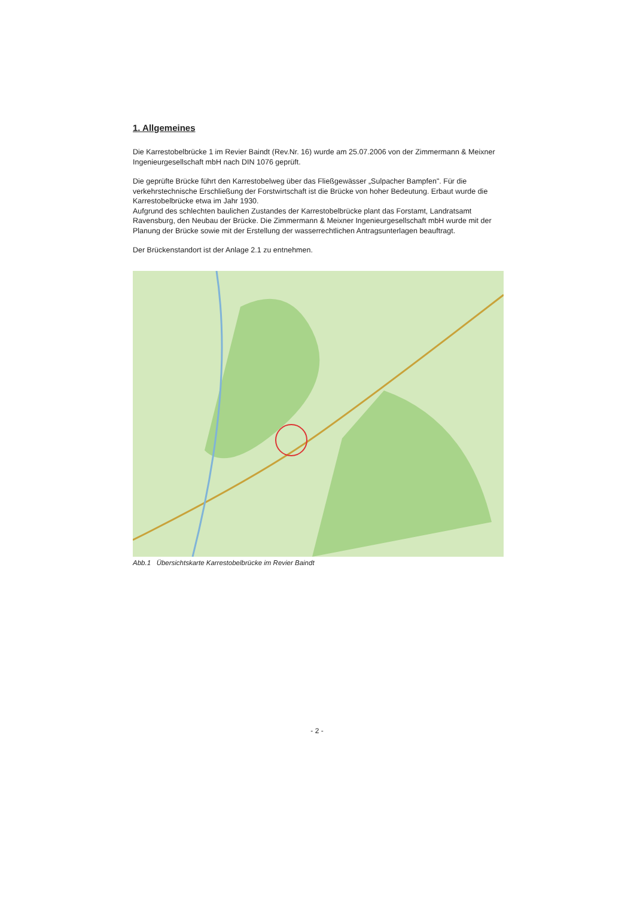1. Allgemeines
Die Karrestobelbrücke 1 im Revier Baindt (Rev.Nr. 16) wurde am 25.07.2006 von der Zimmermann & Meixner Ingenieurgesellschaft mbH nach DIN 1076 geprüft.
Die geprüfte Brücke führt den Karrestobelweg über das Fließgewässer „Sulpacher Bampfen". Für die verkehrstechnische Erschließung der Forstwirtschaft ist die Brücke von hoher Bedeutung. Erbaut wurde die Karrestobelbrücke etwa im Jahr 1930.
Aufgrund des schlechten baulichen Zustandes der Karrestobelbrücke plant das Forstamt, Landratsamt Ravensburg, den Neubau der Brücke. Die Zimmermann & Meixner Ingenieurgesellschaft mbH wurde mit der Planung der Brücke sowie mit der Erstellung der wasserrechtlichen Antragsunterlagen beauftragt.
Der Brückenstandort ist der Anlage 2.1 zu entnehmen.
Abb.1 Übersichtskarte Karrestobelbrücke im Revier Baindt
- 2 -